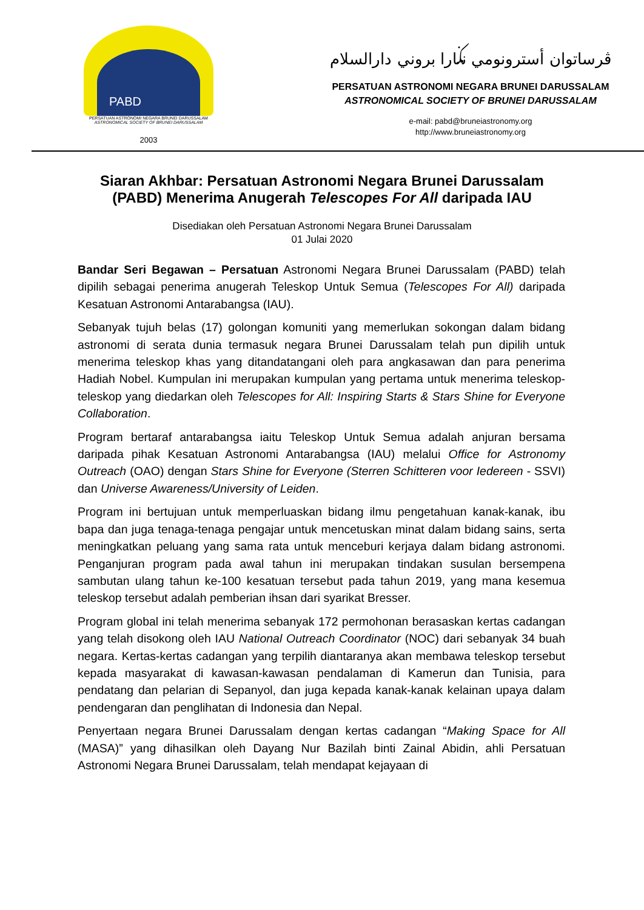PABD
PERSATUAN ASTRONOMI NEGARA BRUNEI DARUSSALAM
ASTRONOMICAL SOCIETY OF BRUNEI DARUSSALAM
2003
ڤرساتوان أسترونومي نݢارا بروني دارالسلام
PERSATUAN ASTRONOMI NEGARA BRUNEI DARUSSALAM
ASTRONOMICAL SOCIETY OF BRUNEI DARUSSALAM
e-mail: pabd@bruneiastronomy.org
http://www.bruneiastronomy.org
Siaran Akhbar: Persatuan Astronomi Negara Brunei Darussalam
(PABD) Menerima Anugerah Telescopes For All daripada IAU
Disediakan oleh Persatuan Astronomi Negara Brunei Darussalam
01 Julai 2020
Bandar Seri Begawan – Persatuan Astronomi Negara Brunei Darussalam (PABD) telah dipilih sebagai penerima anugerah Teleskop Untuk Semua (Telescopes For All) daripada Kesatuan Astronomi Antarabangsa (IAU).
Sebanyak tujuh belas (17) golongan komuniti yang memerlukan sokongan dalam bidang astronomi di serata dunia termasuk negara Brunei Darussalam telah pun dipilih untuk menerima teleskop khas yang ditandatangani oleh para angkasawan dan para penerima Hadiah Nobel. Kumpulan ini merupakan kumpulan yang pertama untuk menerima teleskop-teleskop yang diedarkan oleh Telescopes for All: Inspiring Starts & Stars Shine for Everyone Collaboration.
Program bertaraf antarabangsa iaitu Teleskop Untuk Semua adalah anjuran bersama daripada pihak Kesatuan Astronomi Antarabangsa (IAU) melalui Office for Astronomy Outreach (OAO) dengan Stars Shine for Everyone (Sterren Schitteren voor Iedereen - SSVI) dan Universe Awareness/University of Leiden.
Program ini bertujuan untuk memperluaskan bidang ilmu pengetahuan kanak-kanak, ibu bapa dan juga tenaga-tenaga pengajar untuk mencetuskan minat dalam bidang sains, serta meningkatkan peluang yang sama rata untuk menceburi kerjaya dalam bidang astronomi. Penganjuran program pada awal tahun ini merupakan tindakan susulan bersempena sambutan ulang tahun ke-100 kesatuan tersebut pada tahun 2019, yang mana kesemua teleskop tersebut adalah pemberian ihsan dari syarikat Bresser.
Program global ini telah menerima sebanyak 172 permohonan berasaskan kertas cadangan yang telah disokong oleh IAU National Outreach Coordinator (NOC) dari sebanyak 34 buah negara. Kertas-kertas cadangan yang terpilih diantaranya akan membawa teleskop tersebut kepada masyarakat di kawasan-kawasan pendalaman di Kamerun dan Tunisia, para pendatang dan pelarian di Sepanyol, dan juga kepada kanak-kanak kelainan upaya dalam pendengaran dan penglihatan di Indonesia dan Nepal.
Penyertaan negara Brunei Darussalam dengan kertas cadangan “Making Space for All (MASA)” yang dihasilkan oleh Dayang Nur Bazilah binti Zainal Abidin, ahli Persatuan Astronomi Negara Brunei Darussalam, telah mendapat kejayaan di